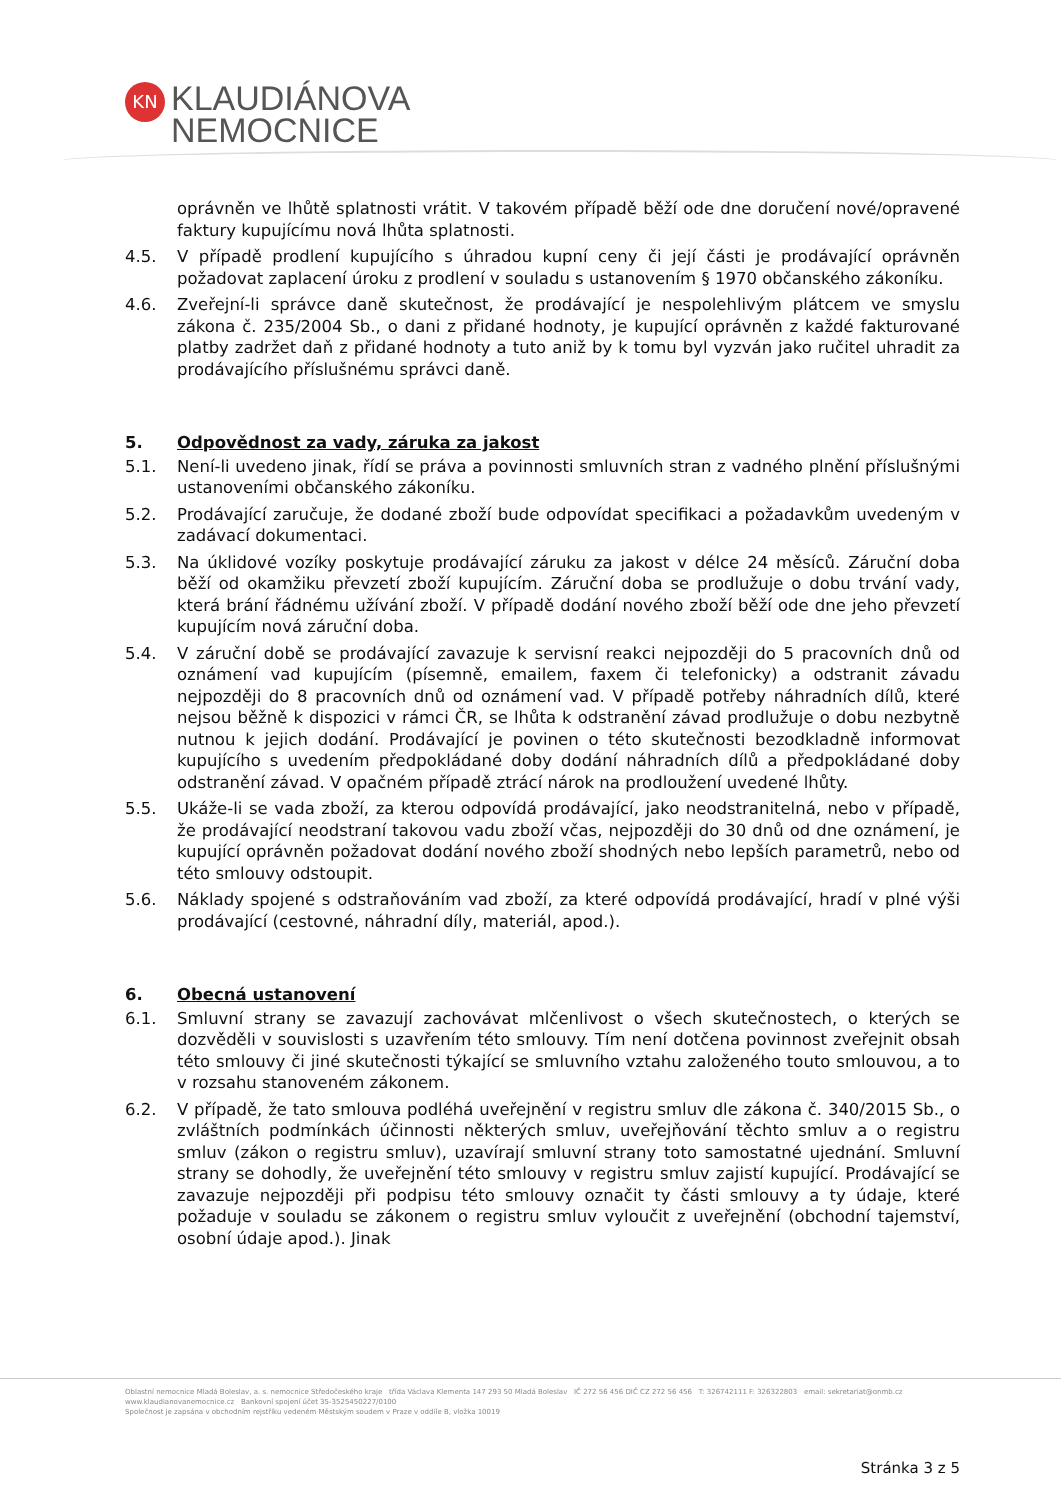KN KLAUDIÁNOVA
NEMOCNICE
oprávněn ve lhůtě splatnosti vrátit. V takovém případě běží ode dne doručení nové/opravené faktury kupujícímu nová lhůta splatnosti.
4.5. V případě prodlení kupujícího s úhradou kupní ceny či její části je prodávající oprávněn požadovat zaplacení úroku z prodlení v souladu s ustanovením § 1970 občanského zákoníku.
4.6. Zveřejní-li správce daně skutečnost, že prodávající je nespolehlivým plátcem ve smyslu zákona č. 235/2004 Sb., o dani z přidané hodnoty, je kupující oprávněn z každé fakturované platby zadržet daň z přidané hodnoty a tuto aniž by k tomu byl vyzván jako ručitel uhradit za prodávajícího příslušnému správci daně.
5. Odpovědnost za vady, záruka za jakost
5.1. Není-li uvedeno jinak, řídí se práva a povinnosti smluvních stran z vadného plnění příslušnými ustanoveními občanského zákoníku.
5.2. Prodávající zaručuje, že dodané zboží bude odpovídat specifikaci a požadavkům uvedeným v zadávací dokumentaci.
5.3. Na úklidové vozíky poskytuje prodávající záruku za jakost v délce 24 měsíců. Záruční doba běží od okamžiku převzetí zboží kupujícím. Záruční doba se prodlužuje o dobu trvání vady, která brání řádnému užívání zboží. V případě dodání nového zboží běží ode dne jeho převzetí kupujícím nová záruční doba.
5.4. V záruční době se prodávající zavazuje k servisní reakci nejpozději do 5 pracovních dnů od oznámení vad kupujícím (písemně, emailem, faxem či telefonicky) a odstranit závadu nejpozději do 8 pracovních dnů od oznámení vad. V případě potřeby náhradních dílů, které nejsou běžně k dispozici v rámci ČR, se lhůta k odstranění závad prodlužuje o dobu nezbytně nutnou k jejich dodání. Prodávající je povinen o této skutečnosti bezodkladně informovat kupujícího s uvedením předpokládané doby dodání náhradních dílů a předpokládané doby odstranění závad. V opačném případě ztrácí nárok na prodloužení uvedené lhůty.
5.5. Ukáže-li se vada zboží, za kterou odpovídá prodávající, jako neodstranitelná, nebo v případě, že prodávající neodstraní takovou vadu zboží včas, nejpozději do 30 dnů od dne oznámení, je kupující oprávněn požadovat dodání nového zboží shodných nebo lepších parametrů, nebo od této smlouvy odstoupit.
5.6. Náklady spojené s odstraňováním vad zboží, za které odpovídá prodávající, hradí v plné výši prodávající (cestovné, náhradní díly, materiál, apod.).
6. Obecná ustanovení
6.1. Smluvní strany se zavazují zachovávat mlčenlivost o všech skutečnostech, o kterých se dozvěděli v souvislosti s uzavřením této smlouvy. Tím není dotčena povinnost zveřejnit obsah této smlouvy či jiné skutečnosti týkající se smluvního vztahu založeného touto smlouvou, a to v rozsahu stanoveném zákonem.
6.2. V případě, že tato smlouva podléhá uveřejnění v registru smluv dle zákona č. 340/2015 Sb., o zvláštních podmínkách účinnosti některých smluv, uveřejňování těchto smluv a o registru smluv (zákon o registru smluv), uzavírají smluvní strany toto samostatné ujednání. Smluvní strany se dohodly, že uveřejnění této smlouvy v registru smluv zajistí kupující. Prodávající se zavazuje nejpozději při podpisu této smlouvy označit ty části smlouvy a ty údaje, které požaduje v souladu se zákonem o registru smluv vyloučit z uveřejnění (obchodní tajemství, osobní údaje apod.). Jinak
Oblastní nemocnice Mladá Boleslav, a. s. nemocnice Středočeského kraje třída Václava Klementa 147 293 50 Mladá Boleslav IČ 272 56 456 DIČ CZ 272 56 456 T: 326742111 F: 326322803 email: sekretariat@onmb.cz www.klaudianovanemocnice.cz Bankovní spojení účet 35-3525450227/0100
Společnost je zapsána v obchodním rejstříku vedeném Městským soudem v Praze v oddíle B, vložka 10019
Stránka 3 z 5